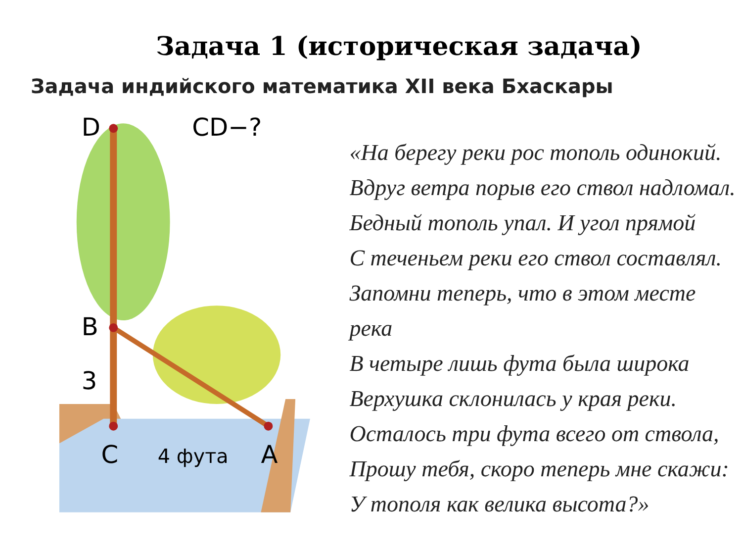Задача 1 (историческая задача)
Задача индийского математика XII века Бхаскары
D
CD−?
B
3
C
4 фута
A
«На берегу реки рос тополь одинокий.
Вдруг ветра порыв его ствол надломал.
Бедный тополь упал. И угол прямой
С теченьем реки его ствол составлял.
Запомни теперь, что в этом месте река
В четыре лишь фута была широка
Верхушка склонилась у края реки.
Осталось три фута всего от ствола,
Прошу тебя, скоро теперь мне скажи:
У тополя как велика высота?»